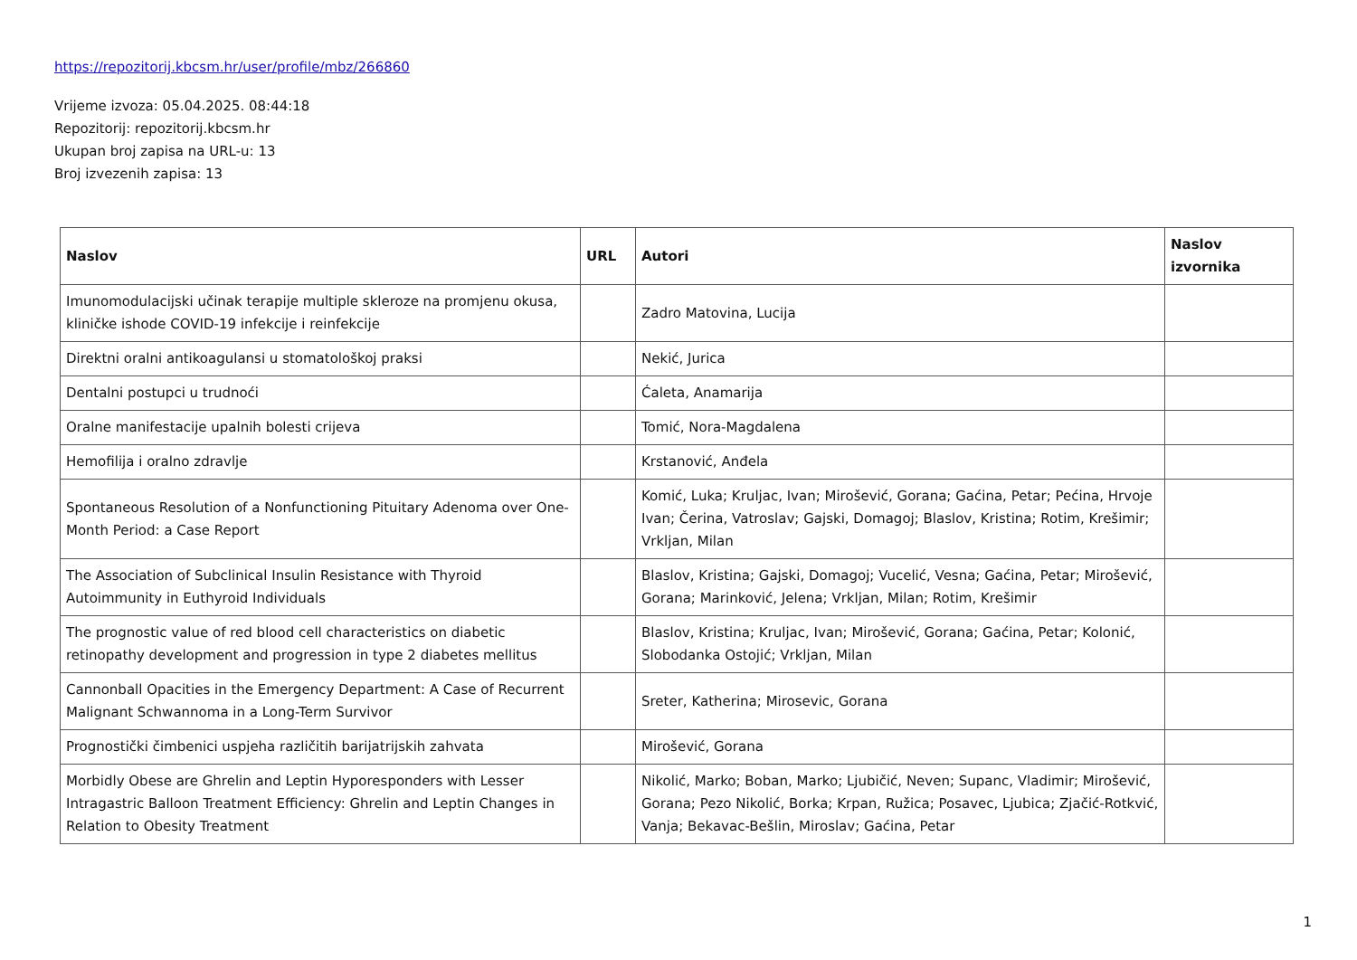https://repozitorij.kbcsm.hr/user/profile/mbz/266860
Vrijeme izvoza: 05.04.2025. 08:44:18
Repozitorij: repozitorij.kbcsm.hr
Ukupan broj zapisa na URL-u: 13
Broj izvezenih zapisa: 13
| Naslov | URL | Autori | Naslov izvornika |
| --- | --- | --- | --- |
| Imunomodulacijski učinak terapije multiple skleroze na promjenu okusa, kliničke ishode COVID-19 infekcije i reinfekcije | | Zadro Matovina, Lucija | |
| Direktni oralni antikoagulansi u stomatološkoj praksi | | Nekić, Jurica | |
| Dentalni postupci u trudnoći | | Ćaleta, Anamarija | |
| Oralne manifestacije upalnih bolesti crijeva | | Tomić, Nora-Magdalena | |
| Hemofilija i oralno zdravlje | | Krstanović, Anđela | |
| Spontaneous Resolution of a Nonfunctioning Pituitary Adenoma over One-Month Period: a Case Report | | Komić, Luka; Kruljac, Ivan; Mirošević, Gorana; Gaćina, Petar; Pećina, Hrvoje Ivan; Čerina, Vatroslav; Gajski, Domagoj; Blaslov, Kristina; Rotim, Krešimir; Vrkljan, Milan | |
| The Association of Subclinical Insulin Resistance with Thyroid Autoimmunity in Euthyroid Individuals | | Blaslov, Kristina; Gajski, Domagoj; Vucelić, Vesna; Gaćina, Petar; Mirošević, Gorana; Marinković, Jelena; Vrkljan, Milan; Rotim, Krešimir | |
| The prognostic value of red blood cell characteristics on diabetic retinopathy development and progression in type 2 diabetes mellitus | | Blaslov, Kristina; Kruljac, Ivan; Mirošević, Gorana; Gaćina, Petar; Kolonić, Slobodanka Ostojić; Vrkljan, Milan | |
| Cannonball Opacities in the Emergency Department: A Case of Recurrent Malignant Schwannoma in a Long-Term Survivor | | Sreter, Katherina; Mirosevic, Gorana | |
| Prognostički čimbenici uspjeha različitih barijatrijskih zahvata | | Mirošević, Gorana | |
| Morbidly Obese are Ghrelin and Leptin Hyporesponders with Lesser Intragastric Balloon Treatment Efficiency: Ghrelin and Leptin Changes in Relation to Obesity Treatment | | Nikolić, Marko; Boban, Marko; Ljubičić, Neven; Supanc, Vladimir; Mirošević, Gorana; Pezo Nikolić, Borka; Krpan, Ružica; Posavec, Ljubica; Zjačić-Rotkvić, Vanja; Bekavac-Bešlin, Miroslav; Gaćina, Petar | |
1